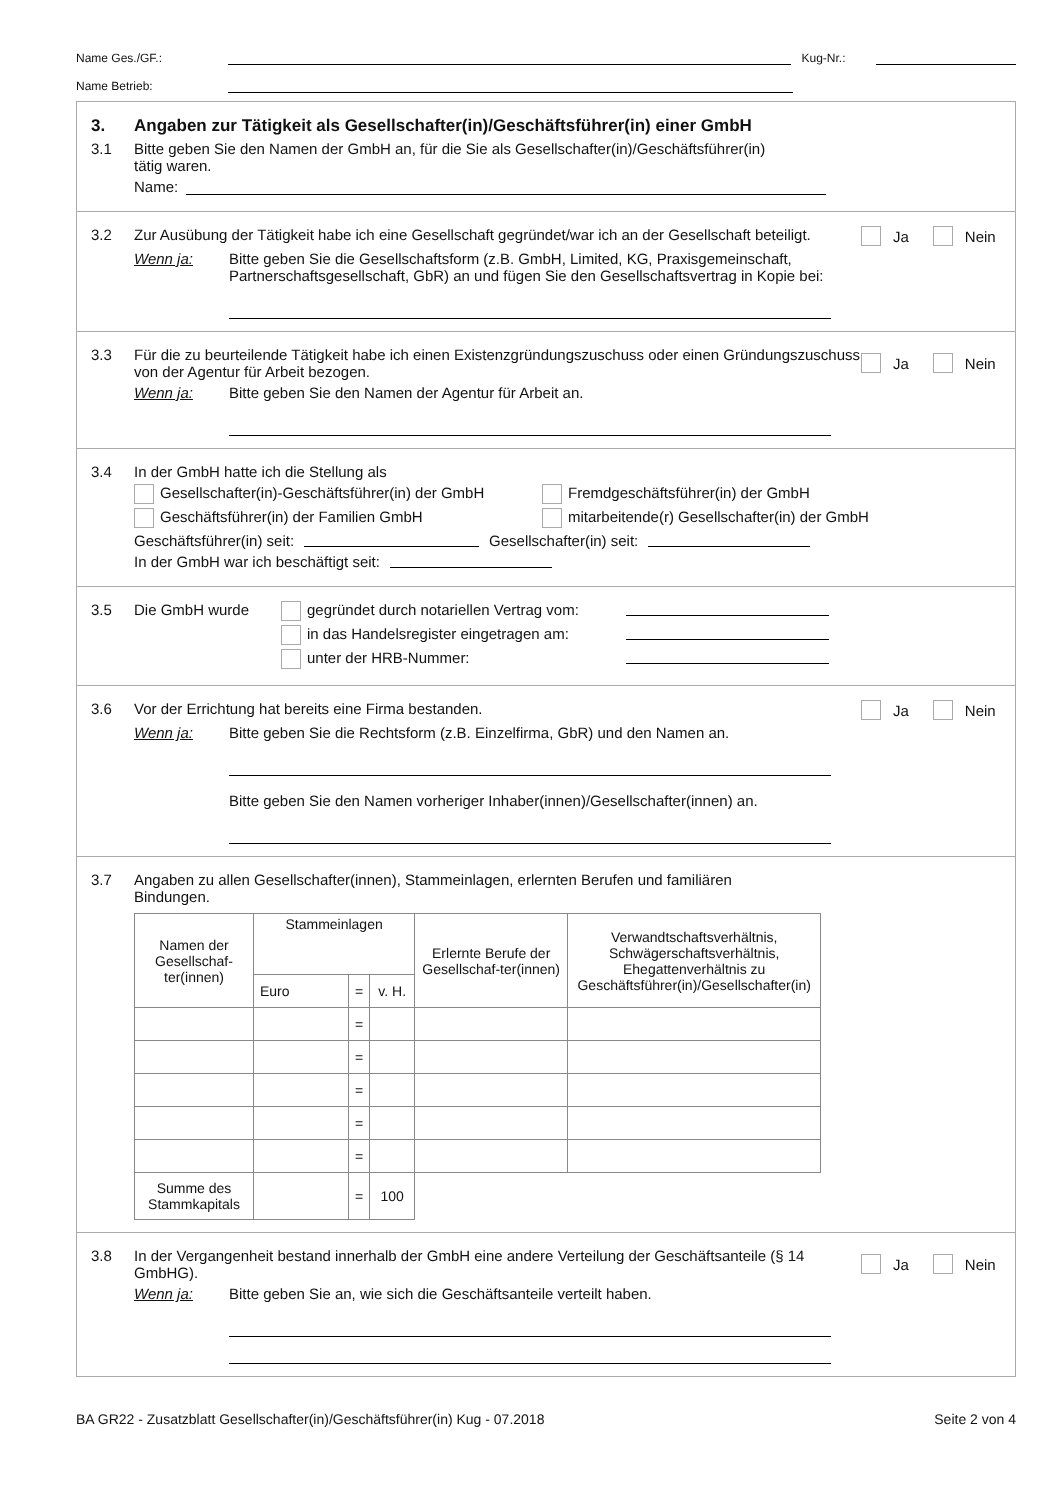Name Ges./GF.: Kug-Nr.:
Name Betrieb:
3. Angaben zur Tätigkeit als Gesellschafter(in)/Geschäftsführer(in) einer GmbH
3.1 Bitte geben Sie den Namen der GmbH an, für die Sie als Gesellschafter(in)/Geschäftsführer(in)
tätig waren.
Name:
3.2 Zur Ausübung der Tätigkeit habe ich eine Gesellschaft gegründet/war ich an der Gesellschaft beteiligt. Ja Nein
Wenn ja: Bitte geben Sie die Gesellschaftsform (z.B. GmbH, Limited, KG, Praxisgemeinschaft, Partnerschaftsgesellschaft, GbR) an und fügen Sie den Gesellschaftsvertrag in Kopie bei:
3.3 Für die zu beurteilende Tätigkeit habe ich einen Existenzgründungszuschuss oder einen Gründungszuschuss von der Agentur für Arbeit bezogen. Ja Nein
Wenn ja: Bitte geben Sie den Namen der Agentur für Arbeit an.
3.4 In der GmbH hatte ich die Stellung als
Gesellschafter(in)-Geschäftsführer(in) der GmbH Fremdgeschäftsführer(in) der GmbH
Geschäftsführer(in) der Familien GmbH mitarbeitende(r) Gesellschafter(in) der GmbH
Geschäftsführer(in) seit: Gesellschafter(in) seit:
In der GmbH war ich beschäftigt seit:
3.5 Die GmbH wurde gegründet durch notariellen Vertrag vom:
in das Handelsregister eingetragen am:
unter der HRB-Nummer:
3.6 Vor der Errichtung hat bereits eine Firma bestanden. Ja Nein
Wenn ja: Bitte geben Sie die Rechtsform (z.B. Einzelfirma, GbR) und den Namen an.
Bitte geben Sie den Namen vorheriger Inhaber(innen)/Gesellschafter(innen) an.
3.7 Angaben zu allen Gesellschafter(innen), Stammeinlagen, erlernten Berufen und familiären
Bindungen.
| Namen der Gesellschaf-ter(innen) | Stammeinlagen | | | Erlernte Berufe der Gesellschaf-ter(innen) | Verwandtschaftsverhältnis, Schwägerschaftsverhältnis, Ehegattenverhältnis zu Geschäftsführer(in)/Gesellschafter(in) |
| --- | --- | --- | --- | --- | --- |
| | Euro | = | v. H. | | |
| | | = | | | |
| | | = | | | |
| | | = | | | |
| | | = | | | |
| | | = | | | |
| Summe des Stammkapitals | | = | 100 | | |
3.8 In der Vergangenheit bestand innerhalb der GmbH eine andere Verteilung der Geschäftsanteile (§ 14 GmbHG). Ja Nein
Wenn ja: Bitte geben Sie an, wie sich die Geschäftsanteile verteilt haben.
BA GR22 - Zusatzblatt Gesellschafter(in)/Geschäftsführer(in) Kug - 07.2018 Seite 2 von 4